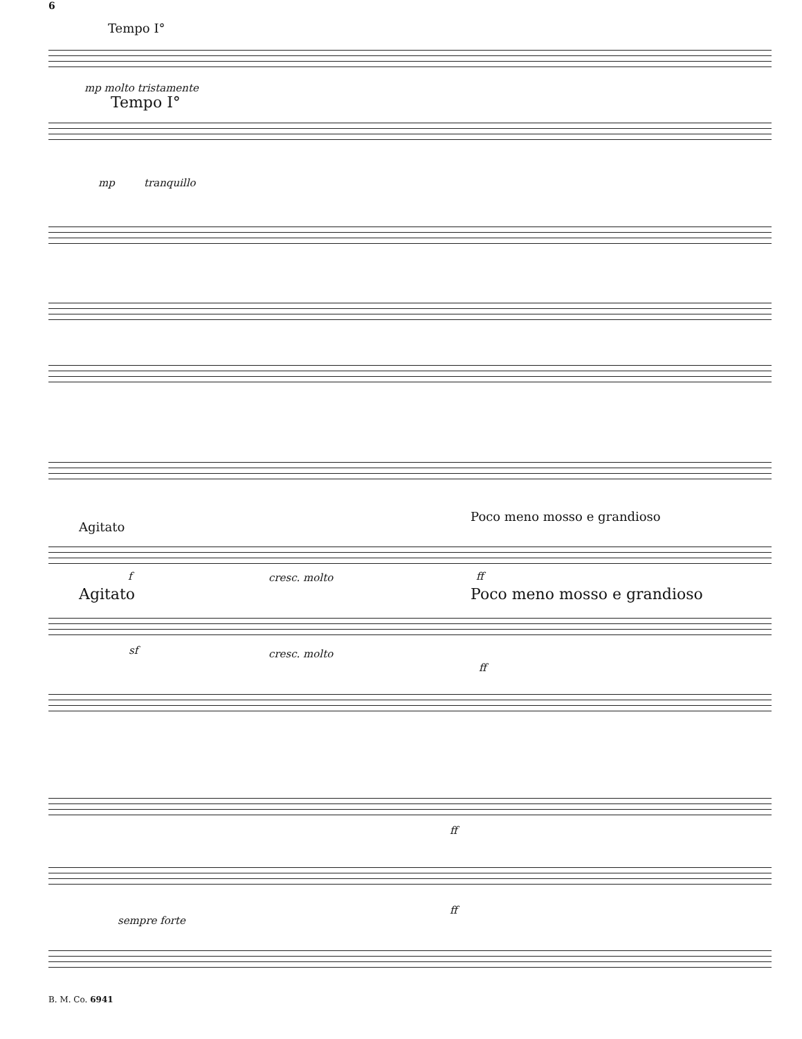6
Tempo I°
mp molto tristamente
Tempo I°
mp tranquillo
Agitato
Poco meno mosso e grandioso
f cresc. molto ff
Agitato Poco meno mosso e grandioso
sf cresc. molto
ff
ff
sempre forte
ff
B. M. Co. 6941